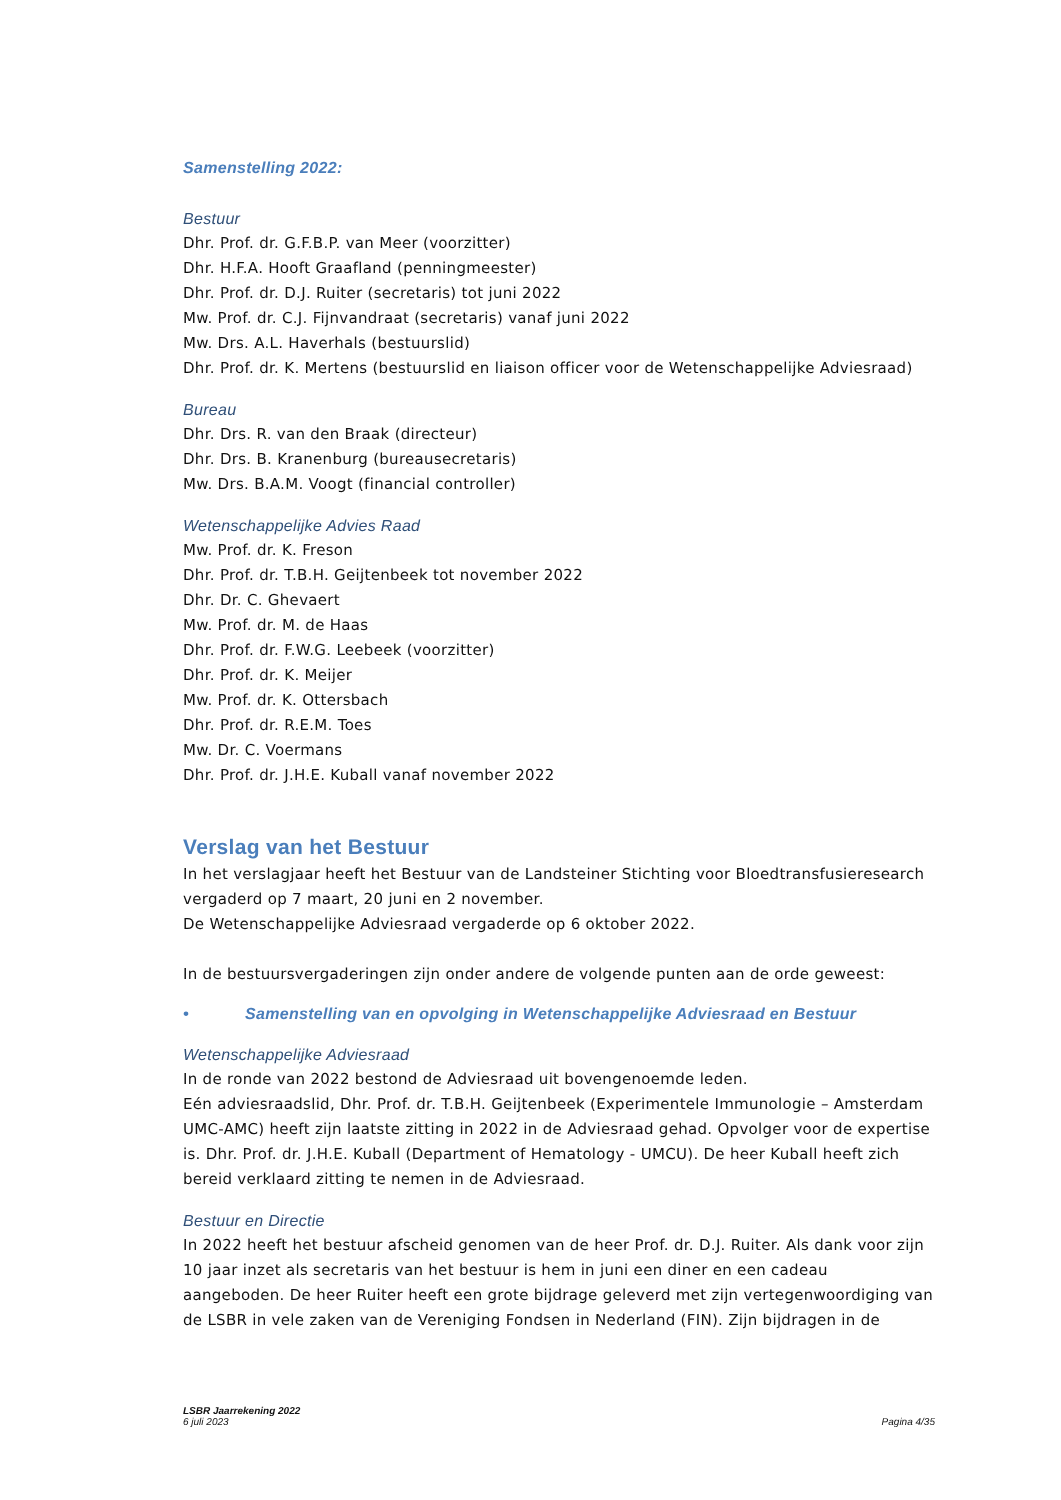Samenstelling 2022:
Bestuur
Dhr. Prof. dr. G.F.B.P. van Meer (voorzitter)
Dhr. H.F.A. Hooft Graafland (penningmeester)
Dhr. Prof. dr. D.J. Ruiter (secretaris) tot juni 2022
Mw. Prof. dr. C.J. Fijnvandraat (secretaris) vanaf juni 2022
Mw. Drs. A.L. Haverhals (bestuurslid)
Dhr. Prof. dr. K. Mertens (bestuurslid en liaison officer voor de Wetenschappelijke Adviesraad)
Bureau
Dhr. Drs. R. van den Braak (directeur)
Dhr. Drs. B. Kranenburg (bureausecretaris)
Mw. Drs. B.A.M. Voogt (financial controller)
Wetenschappelijke Advies Raad
Mw. Prof. dr. K. Freson
Dhr. Prof. dr. T.B.H. Geijtenbeek tot november 2022
Dhr. Dr. C. Ghevaert
Mw. Prof. dr. M. de Haas
Dhr. Prof. dr. F.W.G. Leebeek (voorzitter)
Dhr. Prof. dr. K. Meijer
Mw. Prof. dr. K. Ottersbach
Dhr. Prof. dr. R.E.M. Toes
Mw. Dr. C. Voermans
Dhr. Prof. dr. J.H.E. Kuball vanaf november 2022
Verslag van het Bestuur
In het verslagjaar heeft het Bestuur van de Landsteiner Stichting voor Bloedtransfusieresearch vergaderd op 7 maart, 20 juni en 2 november.
De Wetenschappelijke Adviesraad vergaderde op 6 oktober 2022.
In de bestuursvergaderingen zijn onder andere de volgende punten aan de orde geweest:
• Samenstelling van en opvolging in Wetenschappelijke Adviesraad en Bestuur
Wetenschappelijke Adviesraad
In de ronde van 2022 bestond de Adviesraad uit bovengenoemde leden.
Eén adviesraadslid, Dhr. Prof. dr. T.B.H. Geijtenbeek (Experimentele Immunologie – Amsterdam UMC-AMC) heeft zijn laatste zitting in 2022 in de Adviesraad gehad. Opvolger voor de expertise is. Dhr. Prof. dr. J.H.E. Kuball (Department of Hematology - UMCU). De heer Kuball heeft zich bereid verklaard zitting te nemen in de Adviesraad.
Bestuur en Directie
In 2022 heeft het bestuur afscheid genomen van de heer Prof. dr. D.J. Ruiter. Als dank voor zijn 10 jaar inzet als secretaris van het bestuur is hem in juni een diner en een cadeau aangeboden. De heer Ruiter heeft een grote bijdrage geleverd met zijn vertegenwoordiging van de LSBR in vele zaken van de Vereniging Fondsen in Nederland (FIN). Zijn bijdragen in de
LSBR Jaarrekening 2022
6 juli 2023
Pagina 4/35